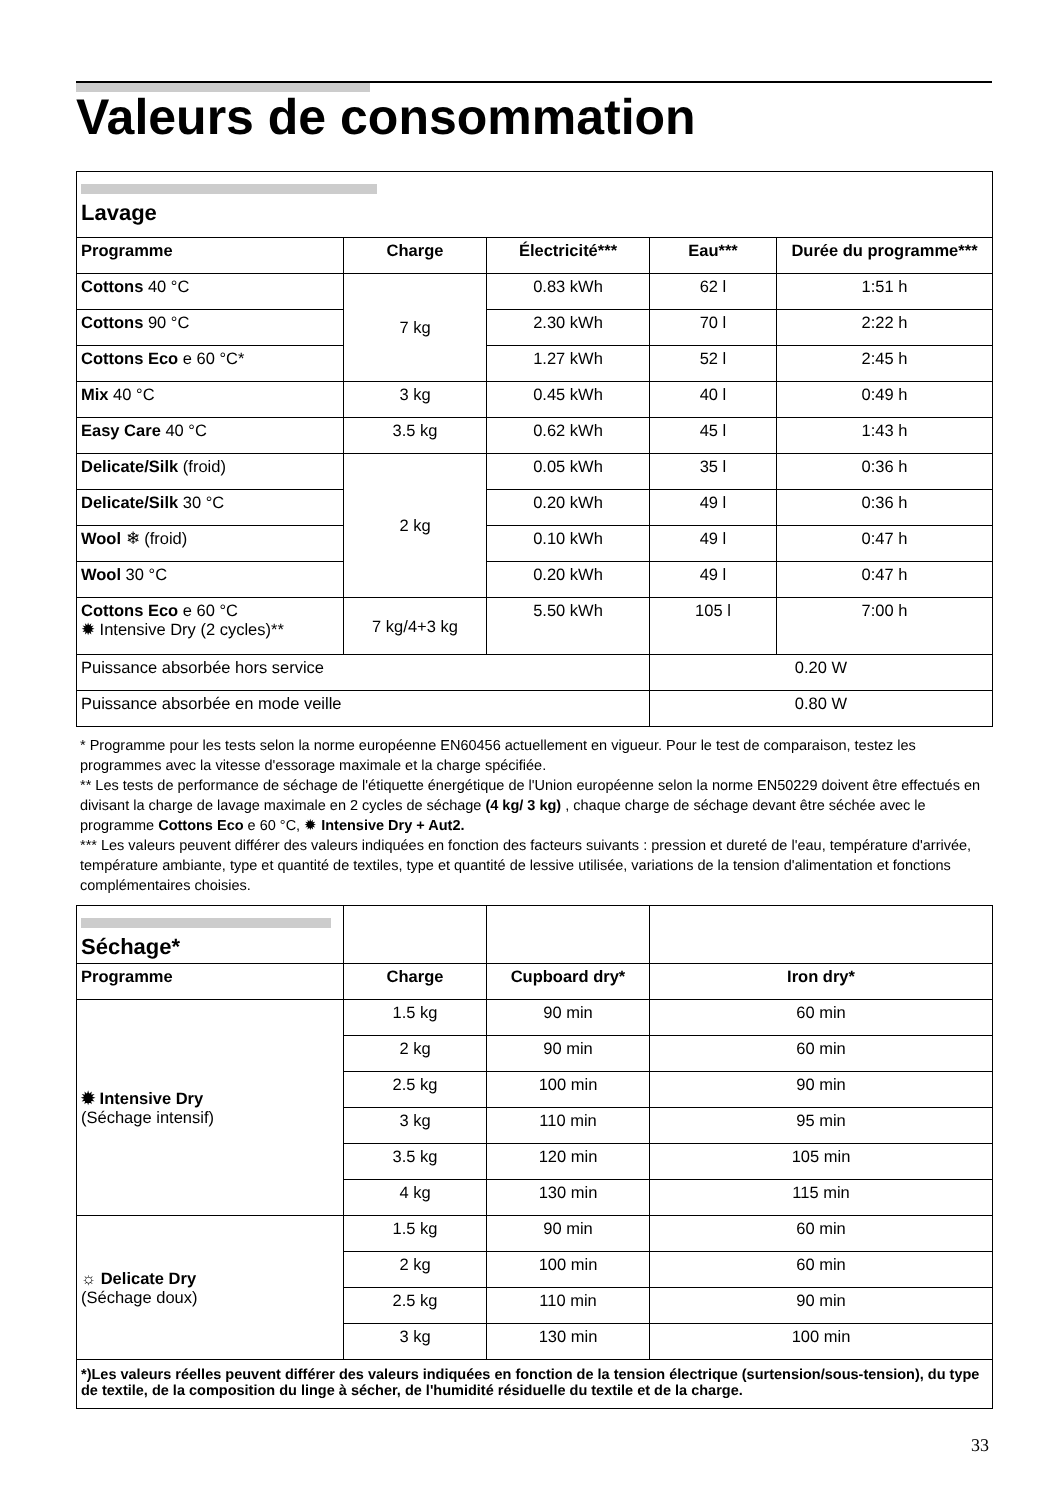Valeurs de consommation
| Lavage | | | | |
| Programme | Charge | Électricité*** | Eau*** | Durée du programme*** |
| Cottons 40 °C | 7 kg | 0.83 kWh | 62 l | 1:51 h |
| Cottons 90 °C | | 2.30 kWh | 70 l | 2:22 h |
| Cottons Eco e 60 °C* | | 1.27 kWh | 52 l | 2:45 h |
| Mix 40 °C | 3 kg | 0.45 kWh | 40 l | 0:49 h |
| Easy Care 40 °C | 3.5 kg | 0.62 kWh | 45 l | 1:43 h |
| Delicate/Silk (froid) | 2 kg | 0.05 kWh | 35 l | 0:36 h |
| Delicate/Silk 30 °C | | 0.20 kWh | 49 l | 0:36 h |
| Wool ❄ (froid) | | 0.10 kWh | 49 l | 0:47 h |
| Wool 30 °C | | 0.20 kWh | 49 l | 0:47 h |
| Cottons Eco e 60 °C ✹ Intensive Dry (2 cycles)** | 7 kg/4+3 kg | 5.50 kWh | 105 l | 7:00 h |
| Puissance absorbée hors service | | | 0.20 W | |
| Puissance absorbée en mode veille | | | 0.80 W | |
* Programme pour les tests selon la norme européenne EN60456 actuellement en vigueur. Pour le test de comparaison, testez les programmes avec la vitesse d'essorage maximale et la charge spécifiée.
** Les tests de performance de séchage de l'étiquette énergétique de l'Union européenne selon la norme EN50229 doivent être effectués en divisant la charge de lavage maximale en 2 cycles de séchage (4 kg/ 3 kg) , chaque charge de séchage devant être séchée avec le programme Cottons Eco e 60 °C, ✹ Intensive Dry + Aut2.
*** Les valeurs peuvent différer des valeurs indiquées en fonction des facteurs suivants : pression et dureté de l'eau, température d'arrivée, température ambiante, type et quantité de textiles, type et quantité de lessive utilisée, variations de la tension d'alimentation et fonctions complémentaires choisies.
| Séchage* | | | |
| Programme | Charge | Cupboard dry* | Iron dry* |
| ✹ Intensive Dry (Séchage intensif) | 1.5 kg | 90 min | 60 min |
| | 2 kg | 90 min | 60 min |
| | 2.5 kg | 100 min | 90 min |
| | 3 kg | 110 min | 95 min |
| | 3.5 kg | 120 min | 105 min |
| | 4 kg | 130 min | 115 min |
| ☼ Delicate Dry (Séchage doux) | 1.5 kg | 90 min | 60 min |
| | 2 kg | 100 min | 60 min |
| | 2.5 kg | 110 min | 90 min |
| | 3 kg | 130 min | 100 min |
| *)Les valeurs réelles peuvent différer des valeurs indiquées en fonction de la tension électrique (surtension/sous-tension), du type de textile, de la composition du linge à sécher, de l'humidité résiduelle du textile et de la charge. | | | |
33